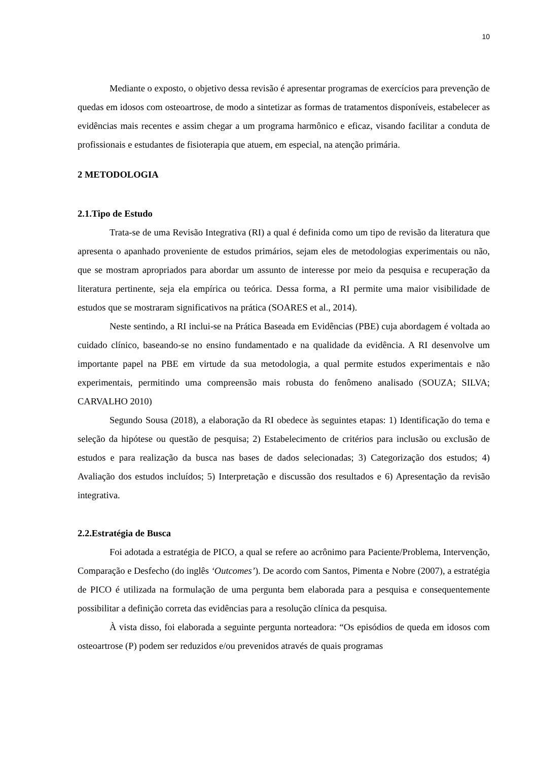10
Mediante o exposto, o objetivo dessa revisão é apresentar programas de exercícios para prevenção de quedas em idosos com osteoartrose, de modo a sintetizar as formas de tratamentos disponíveis, estabelecer as evidências mais recentes e assim chegar a um programa harmônico e eficaz, visando facilitar a conduta de profissionais e estudantes de fisioterapia que atuem, em especial, na atenção primária.
2 METODOLOGIA
2.1.Tipo de Estudo
Trata-se de uma Revisão Integrativa (RI) a qual é definida como um tipo de revisão da literatura que apresenta o apanhado proveniente de estudos primários, sejam eles de metodologias experimentais ou não, que se mostram apropriados para abordar um assunto de interesse por meio da pesquisa e recuperação da literatura pertinente, seja ela empírica ou teórica. Dessa forma, a RI permite uma maior visibilidade de estudos que se mostraram significativos na prática (SOARES et al., 2014).
Neste sentindo, a RI inclui-se na Prática Baseada em Evidências (PBE) cuja abordagem é voltada ao cuidado clínico, baseando-se no ensino fundamentado e na qualidade da evidência. A RI desenvolve um importante papel na PBE em virtude da sua metodologia, a qual permite estudos experimentais e não experimentais, permitindo uma compreensão mais robusta do fenômeno analisado (SOUZA; SILVA; CARVALHO 2010)
Segundo Sousa (2018), a elaboração da RI obedece às seguintes etapas: 1) Identificação do tema e seleção da hipótese ou questão de pesquisa; 2) Estabelecimento de critérios para inclusão ou exclusão de estudos e para realização da busca nas bases de dados selecionadas; 3) Categorização dos estudos; 4) Avaliação dos estudos incluídos; 5) Interpretação e discussão dos resultados e 6) Apresentação da revisão integrativa.
2.2.Estratégia de Busca
Foi adotada a estratégia de PICO, a qual se refere ao acrônimo para Paciente/Problema, Intervenção, Comparação e Desfecho (do inglês ‘Outcomes’). De acordo com Santos, Pimenta e Nobre (2007), a estratégia de PICO é utilizada na formulação de uma pergunta bem elaborada para a pesquisa e consequentemente possibilitar a definição correta das evidências para a resolução clínica da pesquisa.
À vista disso, foi elaborada a seguinte pergunta norteadora: “Os episódios de queda em idosos com osteoartrose (P) podem ser reduzidos e/ou prevenidos através de quais programas